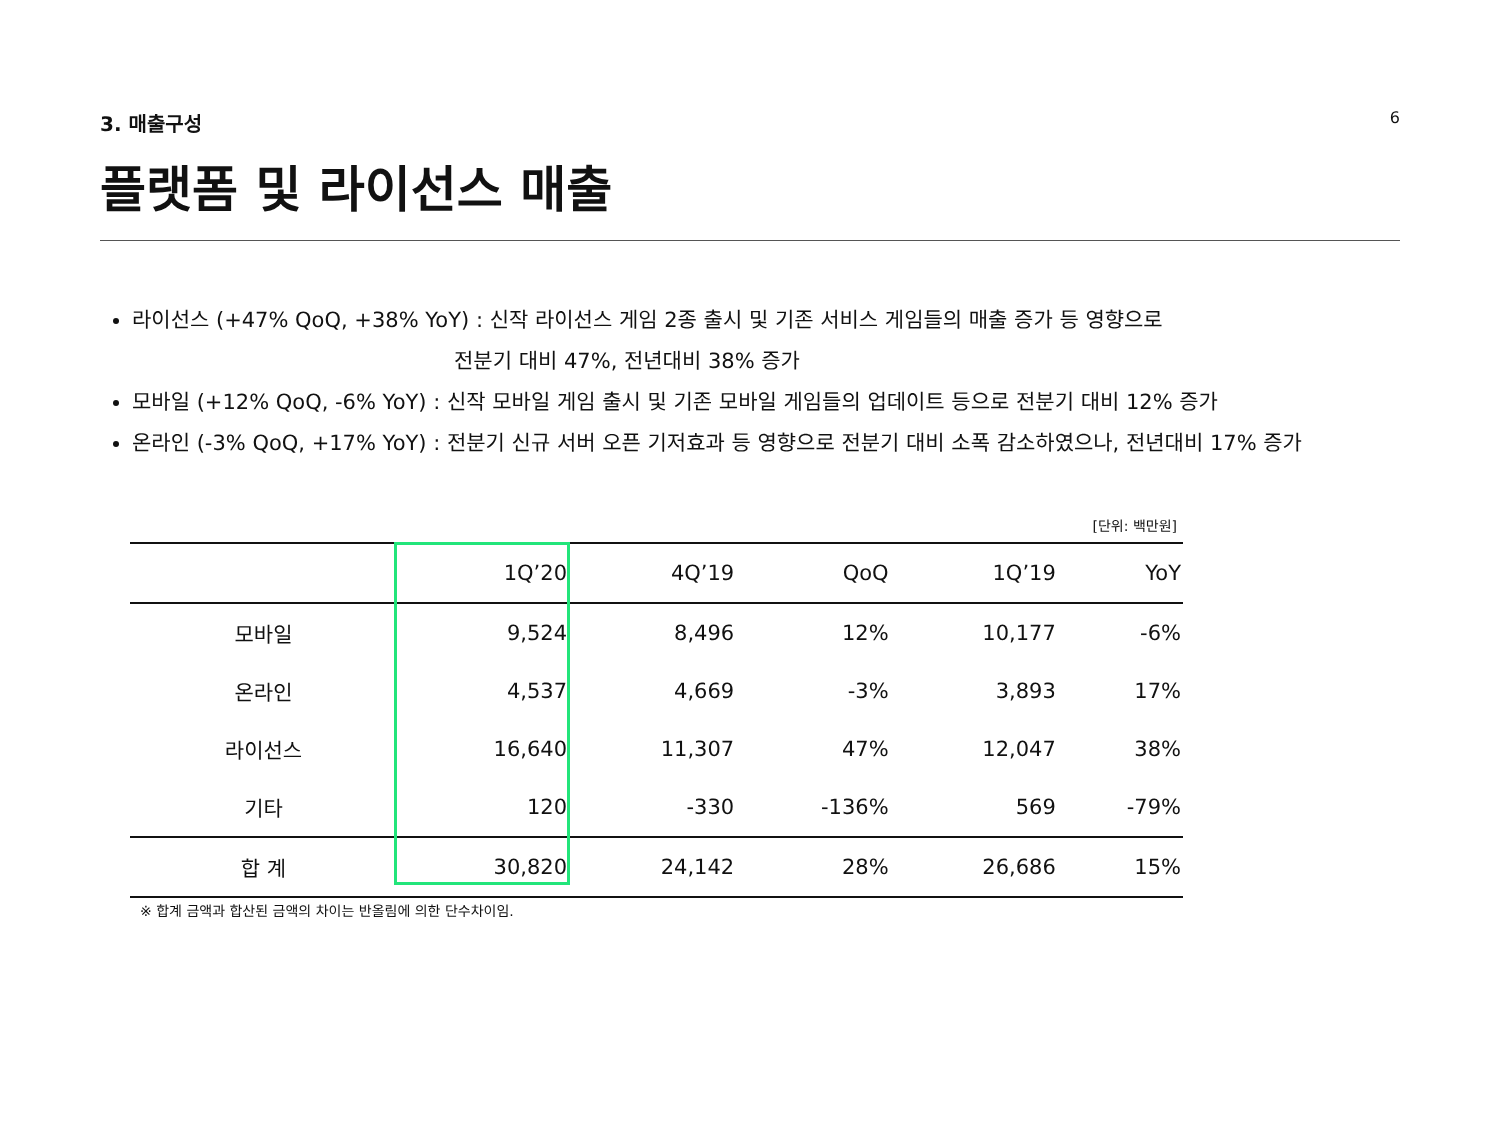3. 매출구성 6
플랫폼 및 라이선스 매출
라이선스 (+47% QoQ, +38% YoY) : 신작 라이선스 게임 2종 출시 및 기존 서비스 게임들의 매출 증가 등 영향으로
전분기 대비 47%, 전년대비 38% 증가
모바일 (+12% QoQ, -6% YoY) : 신작 모바일 게임 출시 및 기존 모바일 게임들의 업데이트 등으로 전분기 대비 12% 증가
온라인 (-3% QoQ, +17% YoY) : 전분기 신규 서버 오픈 기저효과 등 영향으로 전분기 대비 소폭 감소하였으나, 전년대비 17% 증가
[단위: 백만원]
| | 1Q’20 | 4Q’19 | QoQ | 1Q’19 | YoY |
| --- | --- | --- | --- | --- | --- |
| 모바일 | 9,524 | 8,496 | 12% | 10,177 | -6% |
| 온라인 | 4,537 | 4,669 | -3% | 3,893 | 17% |
| 라이선스 | 16,640 | 11,307 | 47% | 12,047 | 38% |
| 기타 | 120 | -330 | -136% | 569 | -79% |
| 합 계 | 30,820 | 24,142 | 28% | 26,686 | 15% |
※ 합계 금액과 합산된 금액의 차이는 반올림에 의한 단수차이임.